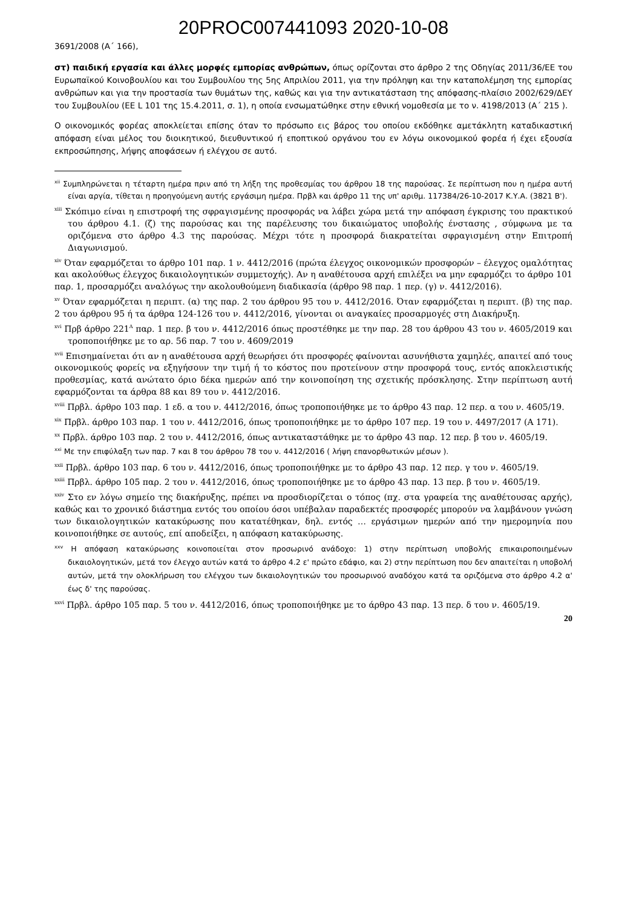20PROC007441093 2020-10-08
3691/2008 (Α΄ 166),
στ) παιδική εργασία και άλλες μορφές εμπορίας ανθρώπων, όπως ορίζονται στο άρθρο 2 της Οδηγίας 2011/36/ΕΕ του Ευρωπαϊκού Κοινοβουλίου και του Συμβουλίου της 5ης Απριλίου 2011, για την πρόληψη και την καταπολέμηση της εμπορίας ανθρώπων και για την προστασία των θυμάτων της, καθώς και για την αντικατάσταση της απόφασης-πλαίσιο 2002/629/ΔΕΥ του Συμβουλίου (ΕΕ L 101 της 15.4.2011, σ. 1), η οποία ενσωματώθηκε στην εθνική νομοθεσία με το ν. 4198/2013 (Α΄ 215 ).
Ο οικονομικός φορέας αποκλείεται επίσης όταν το πρόσωπο εις βάρος του οποίου εκδόθηκε αμετάκλητη καταδικαστική απόφαση είναι μέλος του διοικητικού, διευθυντικού ή εποπτικού οργάνου του εν λόγω οικονομικού φορέα ή έχει εξουσία εκπροσώπησης, λήψης αποφάσεων ή ελέγχου σε αυτό.
<sup>xii</sup> Συμπληρώνεται η τέταρτη ημέρα πριν από τη λήξη της προθεσμίας του άρθρου 18 της παρούσας. Σε περίπτωση που η ημέρα αυτή είναι αργία, τίθεται η προηγούμενη αυτής εργάσιμη ημέρα. Πρβλ και άρθρο 11 της υπ' αριθμ. 117384/26-10-2017 Κ.Υ.Α. (3821 Β').
<sup>xiii</sup> Σκόπιμο είναι η επιστροφή της σφραγισμένης προσφοράς να λάβει χώρα μετά την απόφαση έγκρισης του πρακτικού του άρθρου 4.1. (ζ) της παρούσας και της παρέλευσης του δικαιώματος υποβολής ένστασης , σύμφωνα με τα οριζόμενα στο άρθρο 4.3 της παρούσας. Μέχρι τότε η προσφορά διακρατείται σφραγισμένη στην Επιτροπή Διαγωνισμού.
<sup>xiv</sup> Όταν εφαρμόζεται το άρθρο 101 παρ. 1 ν. 4412/2016 (πρώτα έλεγχος οικονομικών προσφορών – έλεγχος ομαλότητας και ακολούθως έλεγχος δικαιολογητικών συμμετοχής). Αν η αναθέτουσα αρχή επιλέξει να μην εφαρμόζει το άρθρο 101 παρ. 1, προσαρμόζει αναλόγως την ακολουθούμενη διαδικασία (άρθρο 98 παρ. 1 περ. (γ) ν. 4412/2016).
<sup>xv</sup> Όταν εφαρμόζεται η περιπτ. (α) της παρ. 2 του άρθρου 95 του ν. 4412/2016. Όταν εφαρμόζεται η περιπτ. (β) της παρ. 2 του άρθρου 95 ή τα άρθρα 124-126 του ν. 4412/2016, γίνονται οι αναγκαίες προσαρμογές στη Διακήρυξη.
<sup>xvi</sup> Πρβ άρθρο 221<sup>Α</sup> παρ. 1 περ. β του ν. 4412/2016 όπως προστέθηκε με την παρ. 28 του άρθρου 43 του ν. 4605/2019 και τροποποιήθηκε με το αρ. 56 παρ. 7 του ν. 4609/2019
<sup>xvii</sup> Επισημαίνεται ότι αν η αναθέτουσα αρχή θεωρήσει ότι προσφορές φαίνονται ασυνήθιστα χαμηλές, απαιτεί από τους οικονομικούς φορείς να εξηγήσουν την τιμή ή το κόστος που προτείνουν στην προσφορά τους, εντός αποκλειστικής προθεσμίας, κατά ανώτατο όριο δέκα ημερών από την κοινοποίηση της σχετικής πρόσκλησης. Στην περίπτωση αυτή εφαρμόζονται τα άρθρα 88 και 89 του ν. 4412/2016.
<sup>xviii</sup> Πρβλ. άρθρο 103 παρ. 1 εδ. α του ν. 4412/2016, όπως τροποποιήθηκε με το άρθρο 43 παρ. 12 περ. α του ν. 4605/19.
<sup>xix</sup> Πρβλ. άρθρο 103 παρ. 1 του ν. 4412/2016, όπως τροποποιήθηκε με το άρθρο 107 περ. 19 του ν. 4497/2017 (Α 171).
<sup>xx</sup> Πρβλ. άρθρο 103 παρ. 2 του ν. 4412/2016, όπως αντικαταστάθηκε με το άρθρο 43 παρ. 12 περ. β του ν. 4605/19.
<sup>xxi</sup> Με την επιφύλαξη των παρ. 7 και 8 του άρθρου 78 του ν. 4412/2016 ( λήψη επανορθωτικών μέσων ).
<sup>xxii</sup> Πρβλ. άρθρο 103 παρ. 6 του ν. 4412/2016, όπως τροποποιήθηκε με το άρθρο 43 παρ. 12 περ. γ του ν. 4605/19.
<sup>xxiii</sup> Πρβλ. άρθρο 105 παρ. 2 του ν. 4412/2016, όπως τροποποιήθηκε με το άρθρο 43 παρ. 13 περ. β του ν. 4605/19.
<sup>xxiv</sup> Στο εν λόγω σημείο της διακήρυξης, πρέπει να προσδιορίζεται ο τόπος (πχ. στα γραφεία της αναθέτουσας αρχής), καθώς και το χρονικό διάστημα εντός του οποίου όσοι υπέβαλαν παραδεκτές προσφορές μπορούν να λαμβάνουν γνώση των δικαιολογητικών κατακύρωσης που κατατέθηκαν, δηλ. εντός … εργάσιμων ημερών από την ημερομηνία που κοινοποιήθηκε σε αυτούς, επί αποδείξει, η απόφαση κατακύρωσης.
<sup>xxv</sup> Η απόφαση κατακύρωσης κοινοποιείται στον προσωρινό ανάδοχο: 1) στην περίπτωση υποβολής επικαιροποιημένων δικαιολογητικών, μετά τον έλεγχο αυτών κατά το άρθρο 4.2 ε' πρώτο εδάφιο, και 2) στην περίπτωση που δεν απαιτείται η υποβολή αυτών, μετά την ολοκλήρωση του ελέγχου των δικαιολογητικών του προσωρινού αναδόχου κατά τα οριζόμενα στο άρθρο 4.2 α' έως δ' της παρούσας.
<sup>xxvi</sup> Πρβλ. άρθρο 105 παρ. 5 του ν. 4412/2016, όπως τροποποιήθηκε με το άρθρο 43 παρ. 13 περ. δ του ν. 4605/19.
20